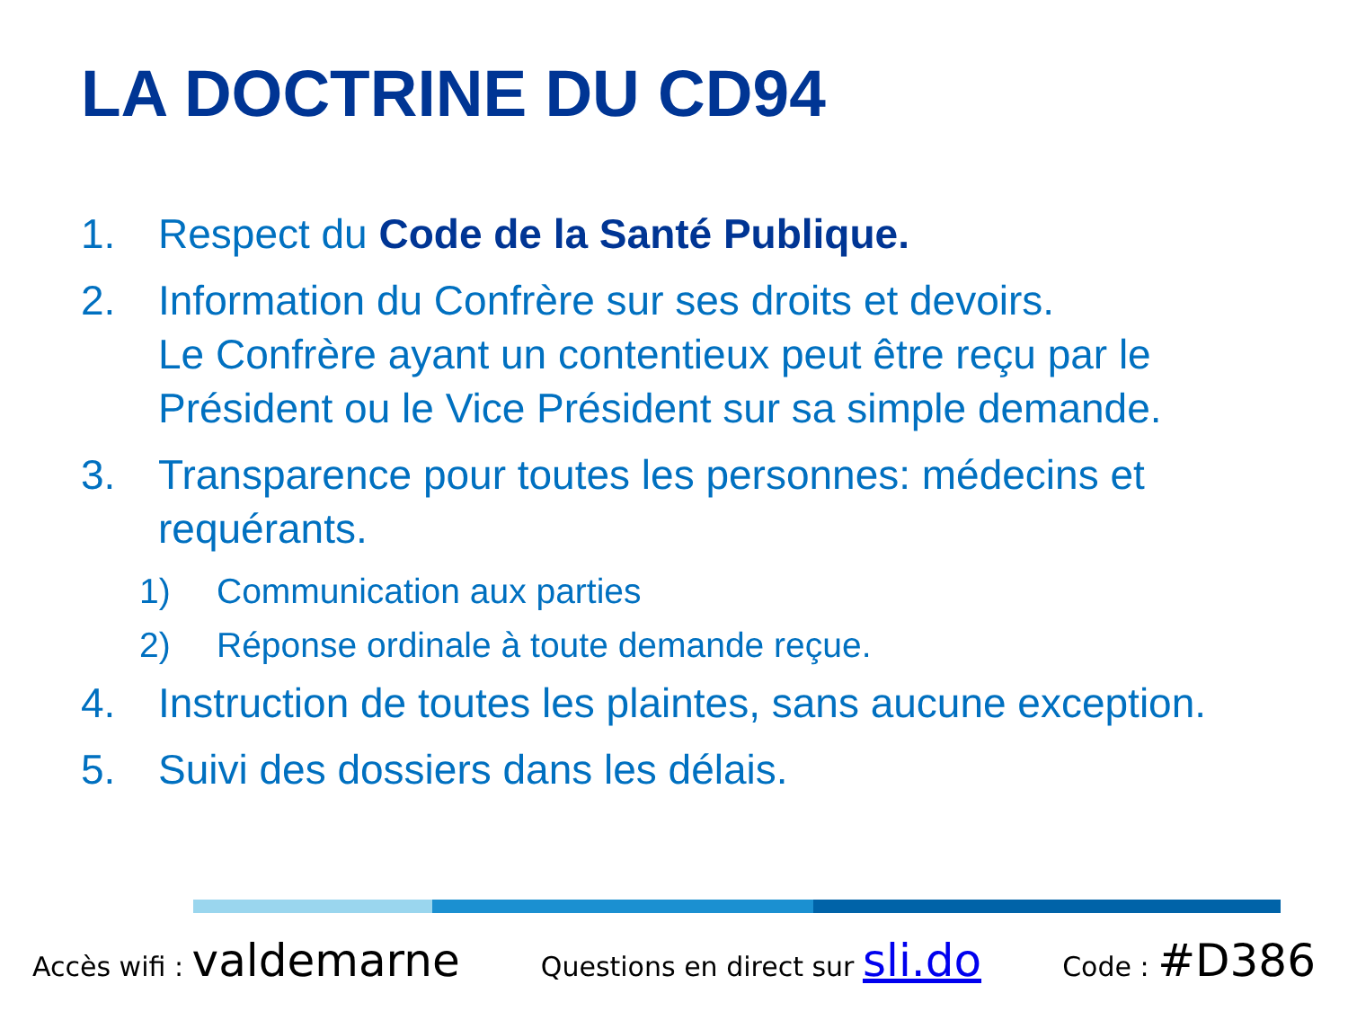LA DOCTRINE DU CD94
1. Respect du Code de la Santé Publique.
2. Information du Confrère sur ses droits et devoirs.
Le Confrère ayant un contentieux peut être reçu par le Président ou le Vice Président sur sa simple demande.
3. Transparence pour toutes les personnes: médecins et requérants.
1) Communication aux parties
2) Réponse ordinale à toute demande reçue.
4. Instruction de toutes les plaintes, sans aucune exception.
5. Suivi des dossiers dans les délais.
Accès wifi : valdemarne Questions en direct sur sli.do Code : #D386